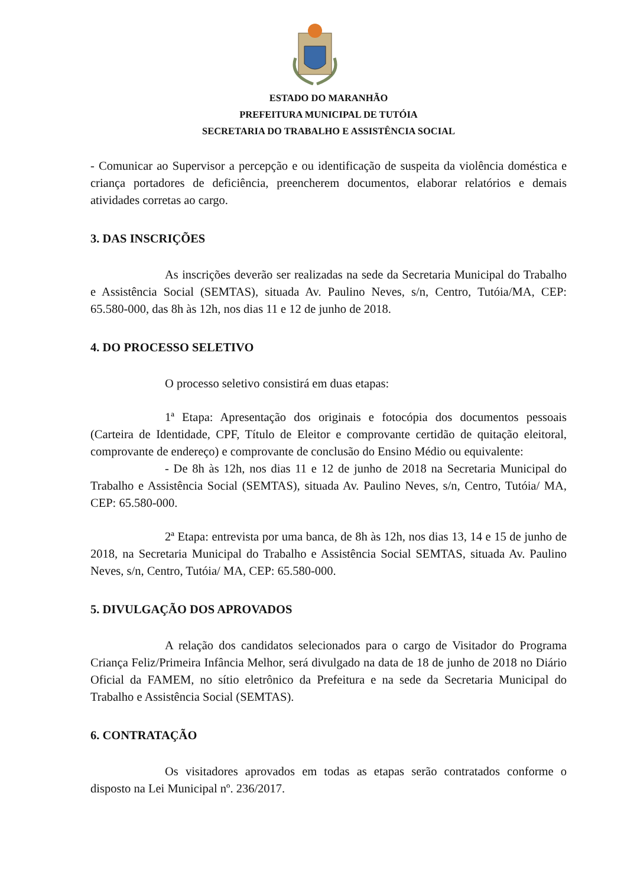ESTADO DO MARANHÃO
PREFEITURA MUNICIPAL DE TUTÓIA
SECRETARIA DO TRABALHO E ASSISTÊNCIA SOCIAL
- Comunicar ao Supervisor a percepção e ou identificação de suspeita da violência doméstica e criança portadores de deficiência, preencherem documentos, elaborar relatórios e demais atividades corretas ao cargo.
3. DAS INSCRIÇÕES
As inscrições deverão ser realizadas na sede da Secretaria Municipal do Trabalho e Assistência Social (SEMTAS), situada Av. Paulino Neves, s/n, Centro, Tutóia/MA, CEP: 65.580-000, das 8h às 12h, nos dias 11 e 12 de junho de 2018.
4. DO PROCESSO SELETIVO
O processo seletivo consistirá em duas etapas:
1ª Etapa: Apresentação dos originais e fotocópia dos documentos pessoais (Carteira de Identidade, CPF, Título de Eleitor e comprovante certidão de quitação eleitoral, comprovante de endereço) e comprovante de conclusão do Ensino Médio ou equivalente:
- De 8h às 12h, nos dias 11 e 12 de junho de 2018 na Secretaria Municipal do Trabalho e Assistência Social (SEMTAS), situada Av. Paulino Neves, s/n, Centro, Tutóia/ MA, CEP: 65.580-000.
2ª Etapa: entrevista por uma banca, de 8h às 12h, nos dias 13, 14 e 15 de junho de 2018, na Secretaria Municipal do Trabalho e Assistência Social SEMTAS, situada Av. Paulino Neves, s/n, Centro, Tutóia/ MA, CEP: 65.580-000.
5. DIVULGAÇÃO DOS APROVADOS
A relação dos candidatos selecionados para o cargo de Visitador do Programa Criança Feliz/Primeira Infância Melhor, será divulgado na data de 18 de junho de 2018 no Diário Oficial da FAMEM, no sítio eletrônico da Prefeitura e na sede da Secretaria Municipal do Trabalho e Assistência Social (SEMTAS).
6. CONTRATAÇÃO
Os visitadores aprovados em todas as etapas serão contratados conforme o disposto na Lei Municipal nº. 236/2017.